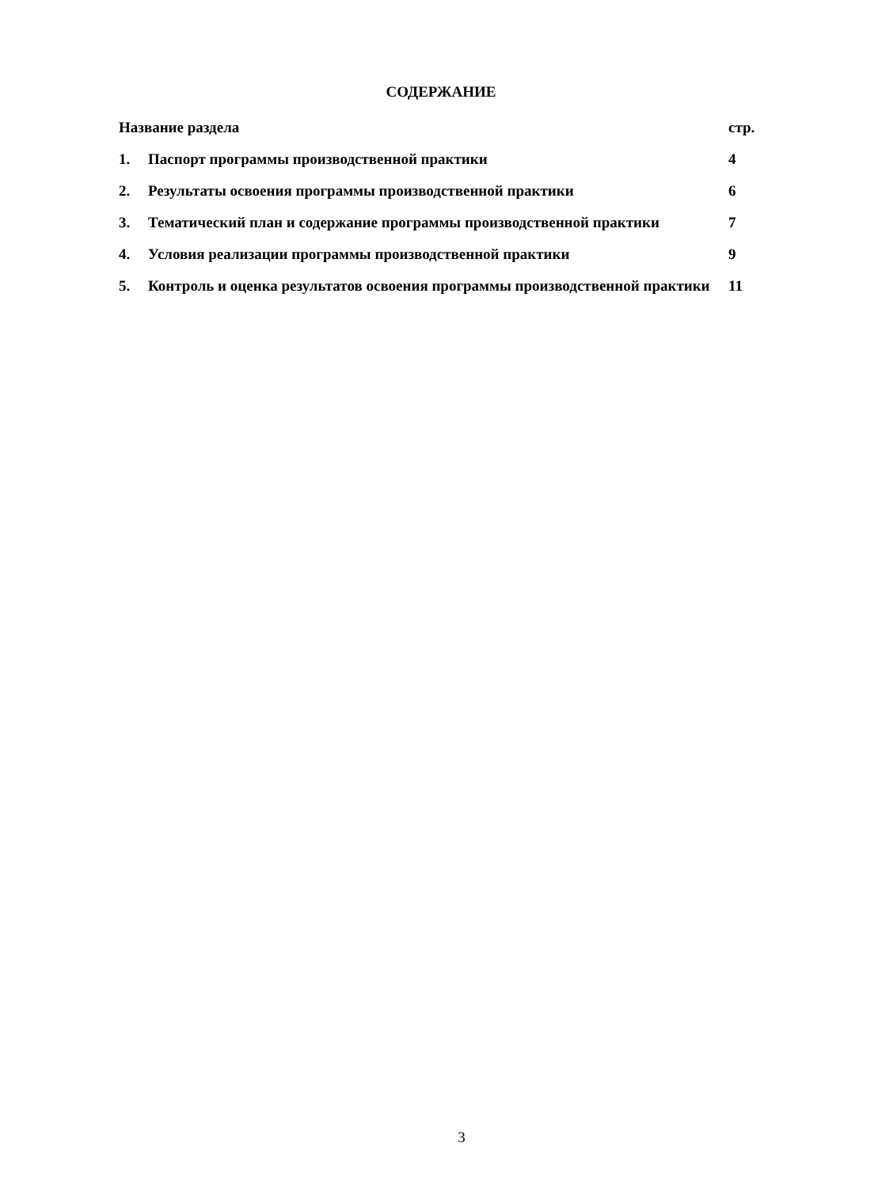СОДЕРЖАНИЕ
| Название раздела | | стр. |
| --- | --- | --- |
| 1. | Паспорт программы производственной практики | 4 |
| 2. | Результаты освоения программы производственной практики | 6 |
| 3. | Тематический план и содержание программы производственной практики | 7 |
| 4. | Условия реализации программы производственной практики | 9 |
| 5. | Контроль и оценка результатов освоения программы производственной практики | 11 |
3